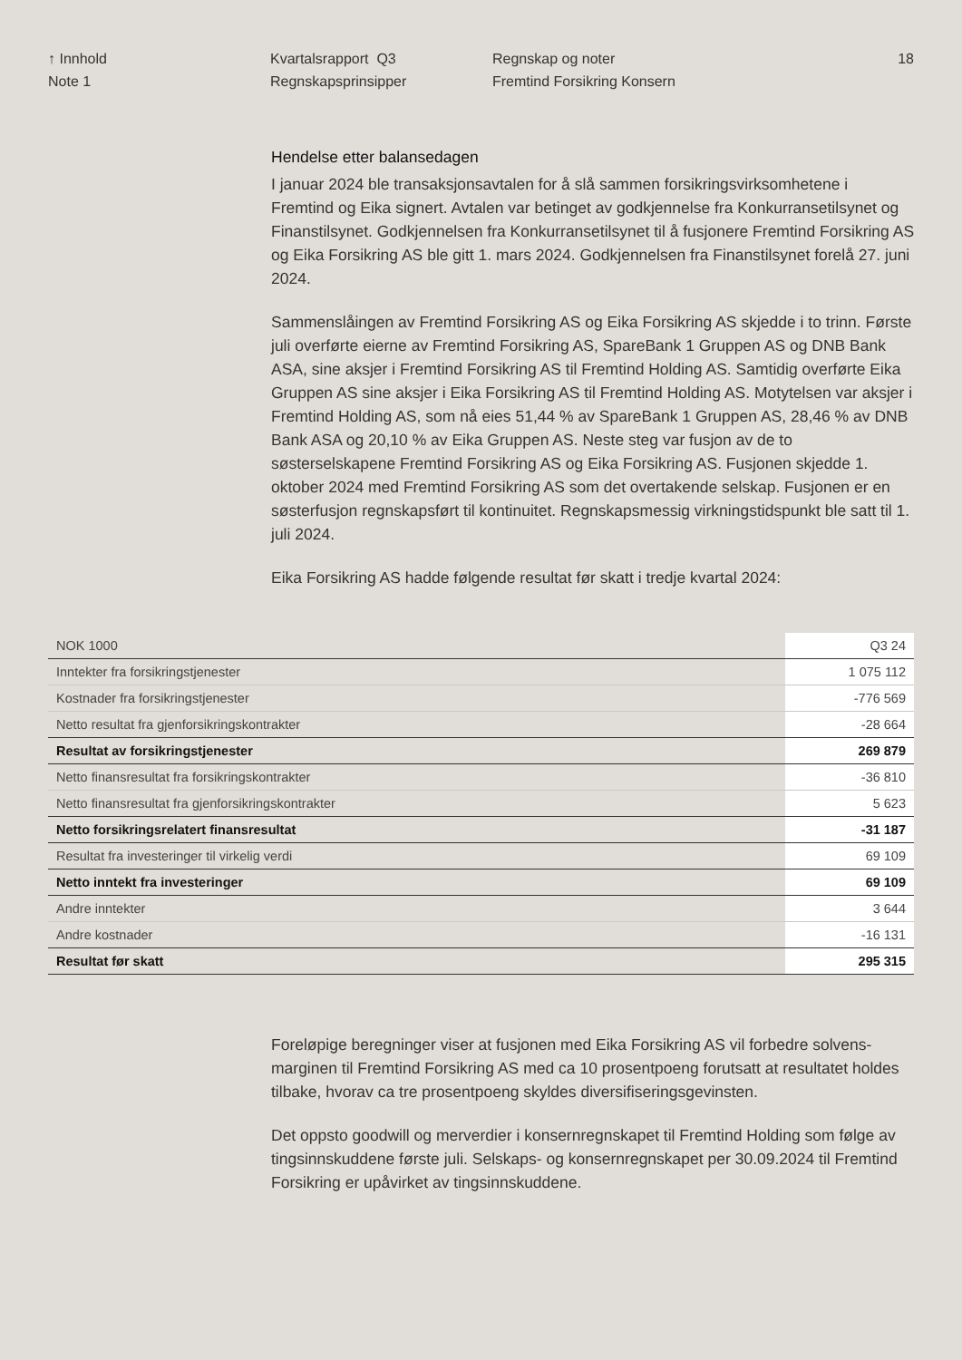↑ Innhold
Note 1
Kvartalsrapport Q3
Regnskapsprinsipper
Regnskap og noter
Fremtind Forsikring Konsern
18
Hendelse etter balansedagen
I januar 2024 ble transaksjonsavtalen for å slå sammen forsikringsvirksom­hetene i Fremtind og Eika signert. Avtalen var betinget av godkjennelse fra Konkurransetilsynet og Finanstilsynet. Godkjennelsen fra Konkurransetilsynet til å fusjonere Fremtind Forsikring AS og Eika Forsikring AS ble gitt 1. mars 2024. Godkjennelsen fra Finanstilsynet forelå 27. juni 2024.
Sammenslåingen av Fremtind Forsikring AS og Eika Forsikring AS skjedde i to trinn. Første juli overførte eierne av Fremtind Forsikring AS, SpareBank 1 Gruppen AS og DNB Bank ASA, sine aksjer i Fremtind Forsikring AS til Fremtind Holding AS. Samtidig overførte Eika Gruppen AS sine aksjer i Eika Forsikring AS til Fremtind Holding AS. Motytelsen var aksjer i Fremtind Holding AS, som nå eies 51,44 % av SpareBank 1 Gruppen AS, 28,46 % av DNB Bank ASA og 20,10 % av Eika Gruppen AS. Neste steg var fusjon av de to søsterselskapene Fremtind Forsikring AS og Eika Forsikring AS. Fusjonen skjedde 1. oktober 2024 med Fremtind Forsikring AS som det overtakende selskap. Fusjonen er en søsterfusjon regnskapsført til kontinuitet. Regnskapsmessig virkningstidspunkt ble satt til 1. juli 2024.
Eika Forsikring AS hadde følgende resultat før skatt i tredje kvartal 2024:
| NOK 1000 | Q3 24 |
| --- | --- |
| Inntekter fra forsikringstjenester | 1 075 112 |
| Kostnader fra forsikringstjenester | -776 569 |
| Netto resultat fra gjenforsikringskontrakter | -28 664 |
| Resultat av forsikringstjenester | 269 879 |
| Netto finansresultat fra forsikringskontrakter | -36 810 |
| Netto finansresultat fra gjenforsikringskontrakter | 5 623 |
| Netto forsikringsrelatert finansresultat | -31 187 |
| Resultat fra investeringer til virkelig verdi | 69 109 |
| Netto inntekt fra investeringer | 69 109 |
| Andre inntekter | 3 644 |
| Andre kostnader | -16 131 |
| Resultat før skatt | 295 315 |
Foreløpige beregninger viser at fusjonen med Eika Forsikring AS vil forbedre solvens­marginen til Fremtind Forsikring AS med ca 10 prosentpoeng forutsatt at resultatet holdes tilbake, hvorav ca tre prosentpoeng skyldes diversifiseringsgevinsten.
Det oppsto goodwill og merverdier i konsernregnskapet til Fremtind Holding som følge av tingsinnskuddene første juli. Selskaps- og konsernregnskapet per 30.09.2024 til Fremtind Forsikring er upåvirket av tingsinnskuddene.